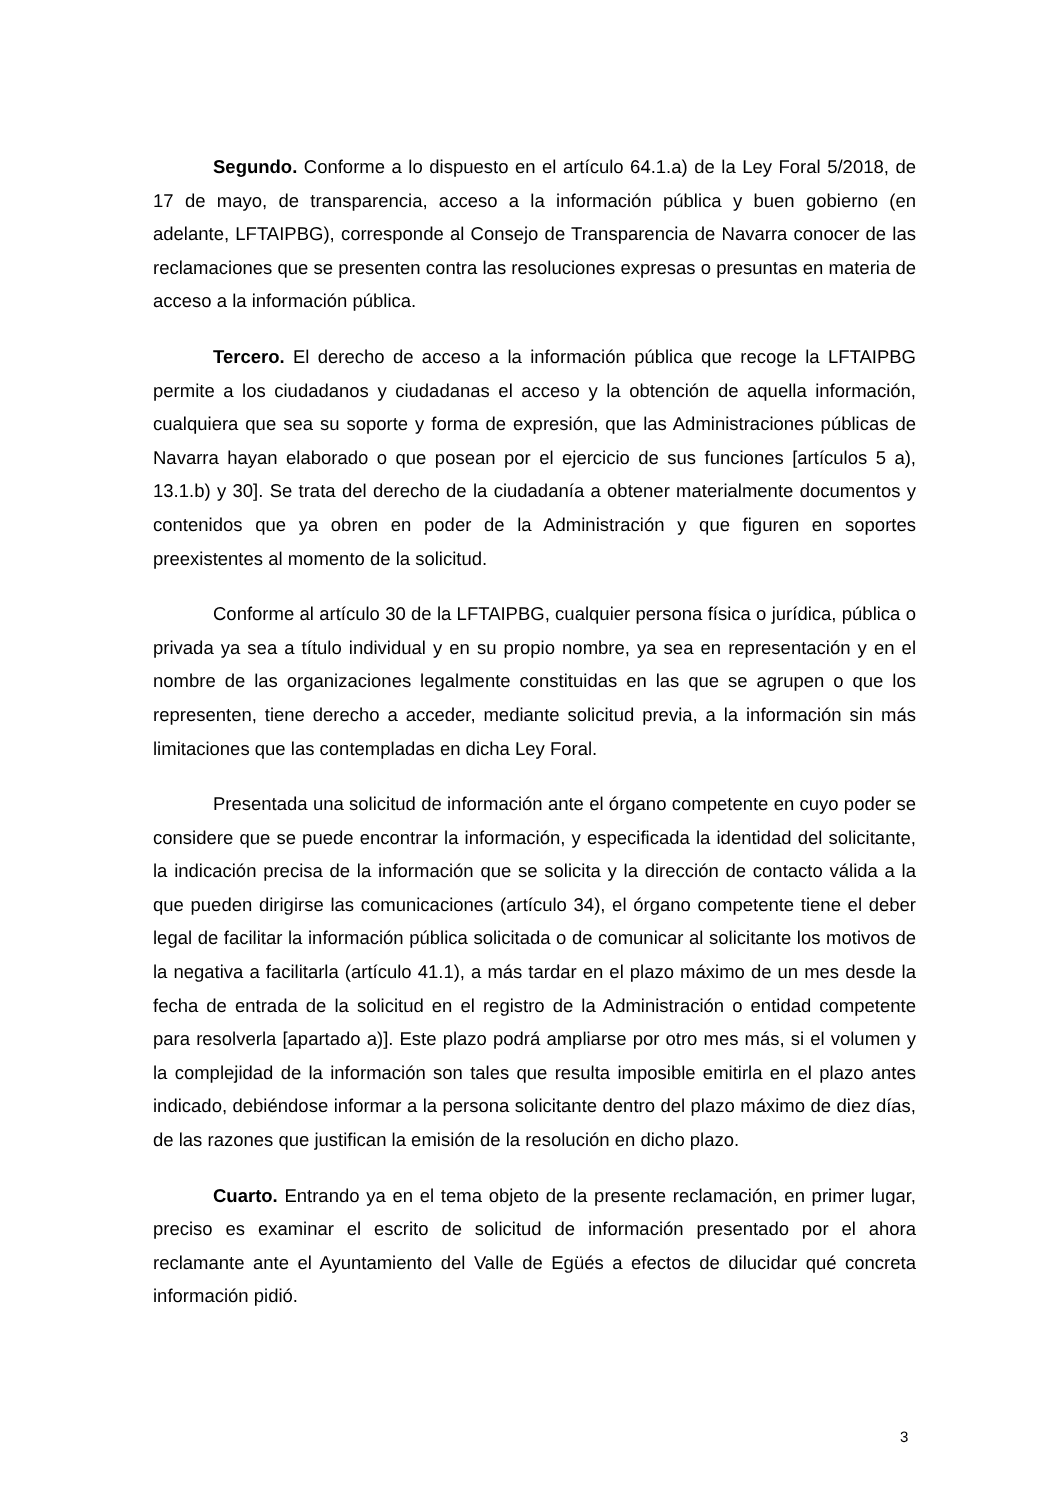Segundo. Conforme a lo dispuesto en el artículo 64.1.a) de la Ley Foral 5/2018, de 17 de mayo, de transparencia, acceso a la información pública y buen gobierno (en adelante, LFTAIPBG), corresponde al Consejo de Transparencia de Navarra conocer de las reclamaciones que se presenten contra las resoluciones expresas o presuntas en materia de acceso a la información pública.
Tercero. El derecho de acceso a la información pública que recoge la LFTAIPBG permite a los ciudadanos y ciudadanas el acceso y la obtención de aquella información, cualquiera que sea su soporte y forma de expresión, que las Administraciones públicas de Navarra hayan elaborado o que posean por el ejercicio de sus funciones [artículos 5 a), 13.1.b) y 30]. Se trata del derecho de la ciudadanía a obtener materialmente documentos y contenidos que ya obren en poder de la Administración y que figuren en soportes preexistentes al momento de la solicitud.
Conforme al artículo 30 de la LFTAIPBG, cualquier persona física o jurídica, pública o privada ya sea a título individual y en su propio nombre, ya sea en representación y en el nombre de las organizaciones legalmente constituidas en las que se agrupen o que los representen, tiene derecho a acceder, mediante solicitud previa, a la información sin más limitaciones que las contempladas en dicha Ley Foral.
Presentada una solicitud de información ante el órgano competente en cuyo poder se considere que se puede encontrar la información, y especificada la identidad del solicitante, la indicación precisa de la información que se solicita y la dirección de contacto válida a la que pueden dirigirse las comunicaciones (artículo 34), el órgano competente tiene el deber legal de facilitar la información pública solicitada o de comunicar al solicitante los motivos de la negativa a facilitarla (artículo 41.1), a más tardar en el plazo máximo de un mes desde la fecha de entrada de la solicitud en el registro de la Administración o entidad competente para resolverla [apartado a)]. Este plazo podrá ampliarse por otro mes más, si el volumen y la complejidad de la información son tales que resulta imposible emitirla en el plazo antes indicado, debiéndose informar a la persona solicitante dentro del plazo máximo de diez días, de las razones que justifican la emisión de la resolución en dicho plazo.
Cuarto. Entrando ya en el tema objeto de la presente reclamación, en primer lugar, preciso es examinar el escrito de solicitud de información presentado por el ahora reclamante ante el Ayuntamiento del Valle de Egüés a efectos de dilucidar qué concreta información pidió.
3